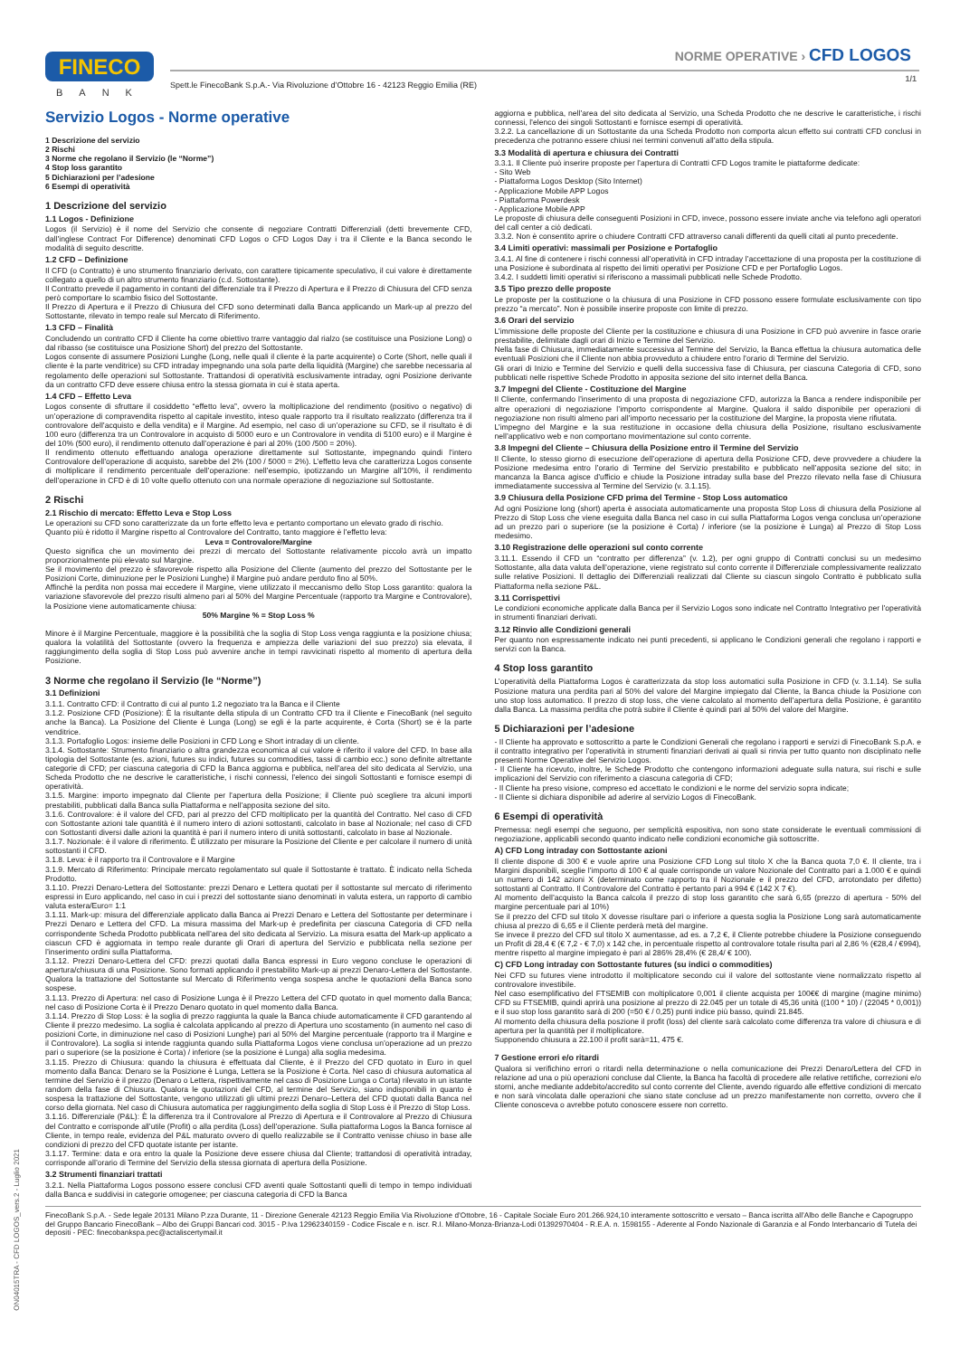FINECO
BANK
NORME OPERATIVE › CFD LOGOS
Spett.le FinecoBank S.p.A.- Via Rivoluzione d’Ottobre 16 - 42123 Reggio Emilia (RE)
1/1
Servizio Logos - Norme operative
1 Descrizione del servizio
2 Rischi
3 Norme che regolano il Servizio (le “Norme”)
4 Stop loss garantito
5 Dichiarazioni per l’adesione
6 Esempi di operatività
1 Descrizione del servizio
1.1 Logos - Definizione
Logos (il Servizio) è il nome del Servizio che consente di negoziare Contratti Differenziali (detti brevemente CFD, dall’inglese Contract For Difference) denominati CFD Logos o CFD Logos Day i tra il Cliente e la Banca secondo le modalità di seguito descritte.
1.2 CFD – Definizione
Il CFD (o Contratto) è uno strumento finanziario derivato, con carattere tipicamente speculativo, il cui valore è direttamente collegato a quello di un altro strumento finanziario (c.d. Sottostante).
Il Contratto prevede il pagamento in contanti del differenziale tra il Prezzo di Apertura e il Prezzo di Chiusura del CFD senza però comportare lo scambio fisico del Sottostante.
Il Prezzo di Apertura e il Prezzo di Chiusura del CFD sono determinati dalla Banca applicando un Mark-up al prezzo del Sottostante, rilevato in tempo reale sul Mercato di Riferimento.
1.3 CFD – Finalità
Concludendo un contratto CFD il Cliente ha come obiettivo trarre vantaggio dal rialzo (se costituisce una Posizione Long) o dal ribasso (se costituisce una Posizione Short) del prezzo del Sottostante.
Logos consente di assumere Posizioni Lunghe (Long, nelle quali il cliente è la parte acquirente) o Corte (Short, nelle quali il cliente è la parte venditrice) su CFD intraday impegnando una sola parte della liquidità (Margine) che sarebbe necessaria al regolamento delle operazioni sul Sottostante. Trattandosi di operatività esclusivamente intraday, ogni Posizione derivante da un contratto CFD deve essere chiusa entro la stessa giornata in cui è stata aperta.
1.4 CFD – Effetto Leva
Logos consente di sfruttare il cosiddetto “effetto leva”, ovvero la moltiplicazione del rendimento (positivo o negativo) di un’operazione di compravendita rispetto al capitale investito, inteso quale rapporto tra il risultato realizzato (differenza tra il controvalore dell’acquisto e della vendita) e il Margine. Ad esempio, nel caso di un’operazione su CFD, se il risultato è di 100 euro (differenza tra un Controvalore in acquisto di 5000 euro e un Controvalore in vendita di 5100 euro) e il Margine è del 10% (500 euro), il rendimento ottenuto dall’operazione è pari al 20% (100 /500 = 20%).
Il rendimento ottenuto effettuando analoga operazione direttamente sul Sottostante, impegnando quindi l’intero Controvalore dell’operazione di acquisto, sarebbe del 2% (100 / 5000 = 2%). L’effetto leva che caratterizza Logos consente di moltiplicare il rendimento percentuale dell’operazione: nell’esempio, ipotizzando un Margine all’10%, il rendimento dell’operazione in CFD è di 10 volte quello ottenuto con una normale operazione di negoziazione sul Sottostante.
2 Rischi
2.1 Rischio di mercato: Effetto Leva e Stop Loss
Le operazioni su CFD sono caratterizzate da un forte effetto leva e pertanto comportano un elevato grado di rischio.
Quanto più è ridotto il Margine rispetto al Controvalore del Contratto, tanto maggiore è l’effetto leva:
Leva = Controvalore/Margine
Questo significa che un movimento dei prezzi di mercato del Sottostante relativamente piccolo avrà un impatto proporzionalmente più elevato sul Margine.
Se il movimento del prezzo è sfavorevole rispetto alla Posizione del Cliente (aumento del prezzo del Sottostante per le Posizioni Corte, diminuzione per le Posizioni Lunghe) il Margine può andare perduto fino al 50%.
Affinchè la perdita non possa mai eccedere il Margine, viene utilizzato il meccanismo dello Stop Loss garantito: qualora la variazione sfavorevole del prezzo risulti almeno pari al 50% del Margine Percentuale (rapporto tra Margine e Controvalore), la Posizione viene automaticamente chiusa:
50% Margine % = Stop Loss %
Minore è il Margine Percentuale, maggiore è la possibilità che la soglia di Stop Loss venga raggiunta e la posizione chiusa; qualora la volatilità del Sottostante (ovvero la frequenza e ampiezza delle variazioni del suo prezzo) sia elevata, il raggiungimento della soglia di Stop Loss può avvenire anche in tempi ravvicinati rispetto al momento di apertura della Posizione.
3 Norme che regolano il Servizio (le “Norme”)
3.1 Definizioni
3.1.1. Contratto CFD: il Contratto di cui al punto 1.2 negoziato tra la Banca e il Cliente
3.1.2. Posizione CFD (Posizione): È la risultante della stipula di un Contratto CFD tra il Cliente e FinecoBank (nel seguito anche la Banca). La Posizione del Cliente è Lunga (Long) se egli è la parte acquirente, è Corta (Short) se è la parte venditrice.
3.1.3. Portafoglio Logos: insieme delle Posizioni in CFD Long e Short intraday di un cliente.
3.1.4. Sottostante: Strumento finanziario o altra grandezza economica al cui valore è riferito il valore del CFD. In base alla tipologia del Sottostante (es. azioni, futures su indici, futures su commodities, tassi di cambio ecc.) sono definite altrettante categorie di CFD; per ciascuna categoria di CFD la Banca aggiorna e pubblica, nell’area del sito dedicata al Servizio, una Scheda Prodotto che ne descrive le caratteristiche, i rischi connessi, l’elenco dei singoli Sottostanti e fornisce esempi di operatività.
3.1.5. Margine: importo impegnato dal Cliente per l’apertura della Posizione; il Cliente può scegliere tra alcuni importi prestabiliti, pubblicati dalla Banca sulla Piattaforma e nell’apposita sezione del sito.
3.1.6. Controvalore: è il valore del CFD, pari al prezzo del CFD moltiplicato per la quantità del Contratto. Nel caso di CFD con Sottostante azioni tale quantità è il numero intero di azioni sottostanti, calcolato in base al Nozionale; nel caso di CFD con Sottostanti diversi dalle azioni la quantità è pari il numero intero di unità sottostanti, calcolato in base al Nozionale.
3.1.7. Nozionale: è il valore di riferimento. È utilizzato per misurare la Posizione del Cliente e per calcolare il numero di unità sottostanti il CFD.
3.1.8. Leva: è il rapporto tra il Controvalore e il Margine
3.1.9. Mercato di Riferimento: Principale mercato regolamentato sul quale il Sottostante è trattato. È indicato nella Scheda Prodotto.
3.1.10. Prezzi Denaro-Lettera del Sottostante: prezzi Denaro e Lettera quotati per il sottostante sul mercato di riferimento espressi in Euro applicando, nel caso in cui i prezzi del sottostante siano denominati in valuta estera, un rapporto di cambio valuta estera/Euro= 1:1
3.1.11. Mark-up: misura del differenziale applicato dalla Banca ai Prezzi Denaro e Lettera del Sottostante per determinare i Prezzi Denaro e Lettera del CFD. La misura massima del Mark-up è predefinita per ciascuna Categoria di CFD nella corrispondente Scheda Prodotto pubblicata nell’area del sito dedicata al Servizio. La misura esatta del Mark-up applicato a ciascun CFD è aggiornata in tempo reale durante gli Orari di apertura del Servizio e pubblicata nella sezione per l’inserimento ordini sulla Piattaforma.
3.1.12. Prezzi Denaro-Lettera del CFD: prezzi quotati dalla Banca espressi in Euro vegono concluse le operazioni di apertura/chiusura di una Posizione. Sono formati applicando il prestabilito Mark-up ai prezzi Denaro-Lettera del Sottostante. Qualora la trattazione del Sottostante sul Mercato di Riferimento venga sospesa anche le quotazioni della Banca sono sospese.
3.1.13. Prezzo di Apertura: nel caso di Posizione Lunga è il Prezzo Lettera del CFD quotato in quel momento dalla Banca; nel caso di Posizione Corta è il Prezzo Denaro quotato in quel momento dalla Banca.
3.1.14. Prezzo di Stop Loss: è la soglia di prezzo raggiunta la quale la Banca chiude automaticamente il CFD garantendo al Cliente il prezzo medesimo. La soglia è calcolata applicando al prezzo di Apertura uno scostamento (in aumento nel caso di posizioni Corte, in diminuzione nel caso di Posizioni Lunghe) pari al 50% del Margine percentuale (rapporto tra il Margine e il Controvalore). La soglia si intende raggiunta quando sulla Piattaforma Logos viene conclusa un’operazione ad un prezzo pari o superiore (se la posizione è Corta) / inferiore (se la posizione è Lunga) alla soglia medesima.
3.1.15. Prezzo di Chiusura: quando la chiusura è effettuata dal Cliente, è il Prezzo del CFD quotato in Euro in quel momento dalla Banca: Denaro se la Posizione è Lunga, Lettera se la Posizione è Corta. Nel caso di chiusura automatica al termine del Servizio è il prezzo (Denaro o Lettera, rispettivamente nel caso di Posizione Lunga o Corta) rilevato in un istante random della fase di Chiusura. Qualora le quotazioni del CFD, al termine del Servizio, siano indisponibili in quanto è sospesa la trattazione del Sottostante, vengono utilizzati gli ultimi prezzi Denaro–Lettera del CFD quotati dalla Banca nel corso della giornata. Nel caso di Chiusura automatica per raggiungimento della soglia di Stop Loss è il Prezzo di Stop Loss.
3.1.16. Differenziale (P&L): È la differenza tra il Controvalore al Prezzo di Apertura e il Controvalore al Prezzo di Chiusura del Contratto e corrisponde all’utile (Profit) o alla perdita (Loss) dell’operazione. Sulla piattaforma Logos la Banca fornisce al Cliente, in tempo reale, evidenza del P&L maturato ovvero di quello realizzabile se il Contratto venisse chiuso in base alle condizioni di prezzo del CFD quotate istante per istante.
3.1.17. Termine: data e ora entro la quale la Posizione deve essere chiusa dal Cliente; trattandosi di operatività intraday, corrisponde all’orario di Termine del Servizio della stessa giornata di apertura della Posizione.
3.2 Strumenti finanziari trattati
3.2.1. Nella Piattaforma Logos possono essere conclusi CFD aventi quale Sottostanti quelli di tempo in tempo individuati dalla Banca e suddivisi in categorie omogenee; per ciascuna categoria di CFD la Banca
aggiorna e pubblica, nell’area del sito dedicata al Servizio, una Scheda Prodotto che ne descrive le caratteristiche, i rischi connessi, l’elenco dei singoli Sottostanti e fornisce esempi di operatività.
3.2.2. La cancellazione di un Sottostante da una Scheda Prodotto non comporta alcun effetto sui contratti CFD conclusi in precedenza che potranno essere chiusi nei termini convenuti all’atto della stipula.
3.3 Modalità di apertura e chiusura dei Contratti
3.3.1. Il Cliente può inserire proposte per l’apertura di Contratti CFD Logos tramite le piattaforme dedicate:
- Sito Web
- Piattaforma Logos Desktop (Sito Internet)
- Applicazione Mobile APP Logos
- Piattaforma Powerdesk
- Applicazione Mobile APP
Le proposte di chiusura delle conseguenti Posizioni in CFD, invece, possono essere inviate anche via telefono agli operatori del call center a ciò dedicati.
3.3.2. Non è consentito aprire o chiudere Contratti CFD attraverso canali differenti da quelli citati al punto precedente.
3.4 Limiti operativi: massimali per Posizione e Portafoglio
3.4.1. Al fine di contenere i rischi connessi all’operatività in CFD intraday l’accettazione di una proposta per la costituzione di una Posizione è subordinata al rispetto dei limiti operativi per Posizione CFD e per Portafoglio Logos.
3.4.2. I suddetti limiti operativi si riferiscono a massimali pubblicati nelle Schede Prodotto.
3.5 Tipo prezzo delle proposte
Le proposte per la costituzione o la chiusura di una Posizione in CFD possono essere formulate esclusivamente con tipo prezzo “a mercato”. Non è possibile inserire proposte con limite di prezzo.
3.6 Orari del servizio
L’immissione delle proposte del Cliente per la costituzione e chiusura di una Posizione in CFD può avvenire in fasce orarie prestabilite, delimitate dagli orari di Inizio e Termine del Servizio.
Nella fase di Chiusura, immediatamente successiva al Termine del Servizio, la Banca effettua la chiusura automatica delle eventuali Posizioni che il Cliente non abbia provveduto a chiudere entro l’orario di Termine del Servizio.
Gli orari di Inizio e Termine del Servizio e quelli della successiva fase di Chiusura, per ciascuna Categoria di CFD, sono pubblicati nelle rispettive Schede Prodotto in apposita sezione del sito internet della Banca.
3.7 Impegni del Cliente - Costituzione del Margine
Il Cliente, confermando l’inserimento di una proposta di negoziazione CFD, autorizza la Banca a rendere indisponibile per altre operazioni di negoziazione l’importo corrispondente al Margine. Qualora il saldo disponibile per operazioni di negoziazione non risulti almeno pari all’importo necessario per la costituzione del Margine, la proposta viene rifiutata.
L’impegno del Margine e la sua restituzione in occasione della chiusura della Posizione, risultano esclusivamente nell’applicativo web e non comportano movimentazione sul conto corrente.
3.8 Impegni del Cliente – Chiusura della Posizione entro il Termine del Servizio
Il Cliente, lo stesso giorno di esecuzione dell’operazione di apertura della Posizione CFD, deve provvedere a chiudere la Posizione medesima entro l’orario di Termine del Servizio prestabilito e pubblicato nell’apposita sezione del sito; in mancanza la Banca agisce d’ufficio e chiude la Posizione intraday sulla base del Prezzo rilevato nella fase di Chiusura immediatamente successiva al Termine del Servizio (v. 3.1.15).
3.9 Chiusura della Posizione CFD prima del Termine - Stop Loss automatico
Ad ogni Posizione long (short) aperta è associata automaticamente una proposta Stop Loss di chiusura della Posizione al Prezzo di Stop Loss che viene eseguita dalla Banca nel caso in cui sulla Piattaforma Logos venga conclusa un’operazione ad un prezzo pari o superiore (se la posizione è Corta) / inferiore (se la posizione è Lunga) al Prezzo di Stop Loss medesimo.
3.10 Registrazione delle operazioni sul conto corrente
3.11.1. Essendo il CFD un “contratto per differenza” (v. 1.2), per ogni gruppo di Contratti conclusi su un medesimo Sottostante, alla data valuta dell’operazione, viene registrato sul conto corrente il Differenziale complessivamente realizzato sulle relative Posizioni. Il dettaglio dei Differenziali realizzati dal Cliente su ciascun singolo Contratto è pubblicato sulla Piattaforma nella sezione P&L.
3.11 Corrispettivi
Le condizioni economiche applicate dalla Banca per il Servizio Logos sono indicate nel Contratto Integrativo per l’operatività in strumenti finanziari derivati.
3.12 Rinvio alle Condizioni generali
Per quanto non espressamente indicato nei punti precedenti, si applicano le Condizioni generali che regolano i rapporti e servizi con la Banca.
4 Stop loss garantito
L’operatività della Piattaforma Logos è caratterizzata da stop loss automatici sulla Posizione in CFD (v. 3.1.14). Se sulla Posizione matura una perdita pari al 50% del valore del Margine impiegato dal Cliente, la Banca chiude la Posizione con uno stop loss automatico. Il prezzo di stop loss, che viene calcolato al momento dell’apertura della Posizione, è garantito dalla Banca. La massima perdita che potrà subire il Cliente è quindi pari al 50% del valore del Margine.
5 Dichiarazioni per l’adesione
- Il Cliente ha approvato e sottoscritto a parte le Condizioni Generali che regolano i rapporti e servizi di FinecoBank S.p.A. e il contratto integrativo per l’operatività in strumenti finanziari derivati ai quali si rinvia per tutto quanto non disciplinato nelle presenti Norme Operative del Servizio Logos.
- Il Cliente ha ricevuto, inoltre, le Schede Prodotto che contengono informazioni adeguate sulla natura, sui rischi e sulle implicazioni del Servizio con riferimento a ciascuna categoria di CFD;
- Il Cliente ha preso visione, compreso ed accettato le condizioni e le norme del servizio sopra indicate;
- Il Cliente si dichiara disponibile ad aderire al servizio Logos di FinecoBank.
6 Esempi di operatività
Premessa: negli esempi che seguono, per semplicità espositiva, non sono state considerate le eventuali commissioni di negoziazione, applicabili secondo quanto indicato nelle condizioni economiche già sottoscritte.
A) CFD Long intraday con Sottostante azioni
Il cliente dispone di 300 € e vuole aprire una Posizione CFD Long sul titolo X che la Banca quota 7,0 €. Il cliente, tra i Margini disponibili, sceglie l’importo di 100 € al quale corrisponde un valore Nozionale del Contratto pari a 1.000 € e quindi un numero di 142 azioni X (determinato come rapporto tra il Nozionale e il prezzo del CFD, arrotondato per difetto) sottostanti al Contratto. Il Controvalore del Contratto è pertanto pari a 994 € (142 X 7 €).
Al momento dell’acquisto la Banca calcola il prezzo di stop loss garantito che sarà 6,65 (prezzo di apertura - 50% del margine percentuale pari al 10%)
Se il prezzo del CFD sul titolo X dovesse risultare pari o inferiore a questa soglia la Posizione Long sarà automaticamente chiusa al prezzo di 6,65 e il Cliente perderà metà del margine.
Se invece il prezzo del CFD sul titolo X aumentasse, ad es. a 7,2 €, il Cliente potrebbe chiudere la Posizione conseguendo un Profit di 28,4 € (€ 7,2 - € 7,0) x 142 che, in percentuale rispetto al controvalore totale risulta pari al 2,86 % (€28,4 / €994), mentre rispetto al margine impiegato è pari al 286% 28,4% (€ 28,4/ € 100).
C) CFD Long intraday con Sottostante futures (su indici o commodities)
Nei CFD su futures viene introdotto il moltiplicatore secondo cui il valore del sottostante viene normalizzato rispetto al controvalore investibile.
Nel caso esemplificativo del FTSEMIB con moltiplicatore 0,001 il cliente acquista per 100€€ di margine (magine minimo) CFD su FTSEMIB, quindi aprirà una posizione al prezzo di 22.045 per un totale di 45,36 unità ((100 * 10) / (22045 * 0,001)) e il suo stop loss garantito sarà di 200 (=50 € / 0,25) punti indice più basso, quindi 21.845.
Al momento della chiusura della poszione il profit (loss) del cliente sarà calcolato come differenza tra valore di chiusura e di apertura per la quantità per il moltiplicatore.
Supponendo chiusura a 22.100 il profit sarà=11, 475 €.
7 Gestione errori e/o ritardi
Qualora si verifichino errori o ritardi nella determinazione o nella comunicazione dei Prezzi Denaro/Lettera del CFD in relazione ad una o più operazioni concluse dal Cliente, la Banca ha facoltà di procedere alle relative rettifiche, correzioni e/o storni, anche mediante addebito/accredito sul conto corrente del Cliente, avendo riguardo alle effettive condizioni di mercato e non sarà vincolata dalle operazioni che siano state concluse ad un prezzo manifestamente non corretto, ovvero che il Cliente conosceva o avrebbe potuto conoscere essere non corretto.
FinecoBank S.p.A. - Sede legale 20131 Milano P.zza Durante, 11 - Direzione Generale 42123 Reggio Emilia Via Rivoluzione d’Ottobre, 16 - Capitale Sociale Euro 201.266.924,10 interamente sottoscritto e versato – Banca iscritta all’Albo delle Banche e Capogruppo del Gruppo Bancario FinecoBank – Albo dei Gruppi Bancari cod. 3015 - P.Iva 12962340159 - Codice Fiscale e n. iscr. R.I. Milano-Monza-Brianza-Lodi 01392970404 - R.E.A. n. 1598155 - Aderente al Fondo Nazionale di Garanzia e al Fondo Interbancario di Tutela dei depositi - PEC: finecobankspa.pec@actaliscertymail.it
ON04015TRA - CFD LOGOS_vers.2 - Luglio 2021